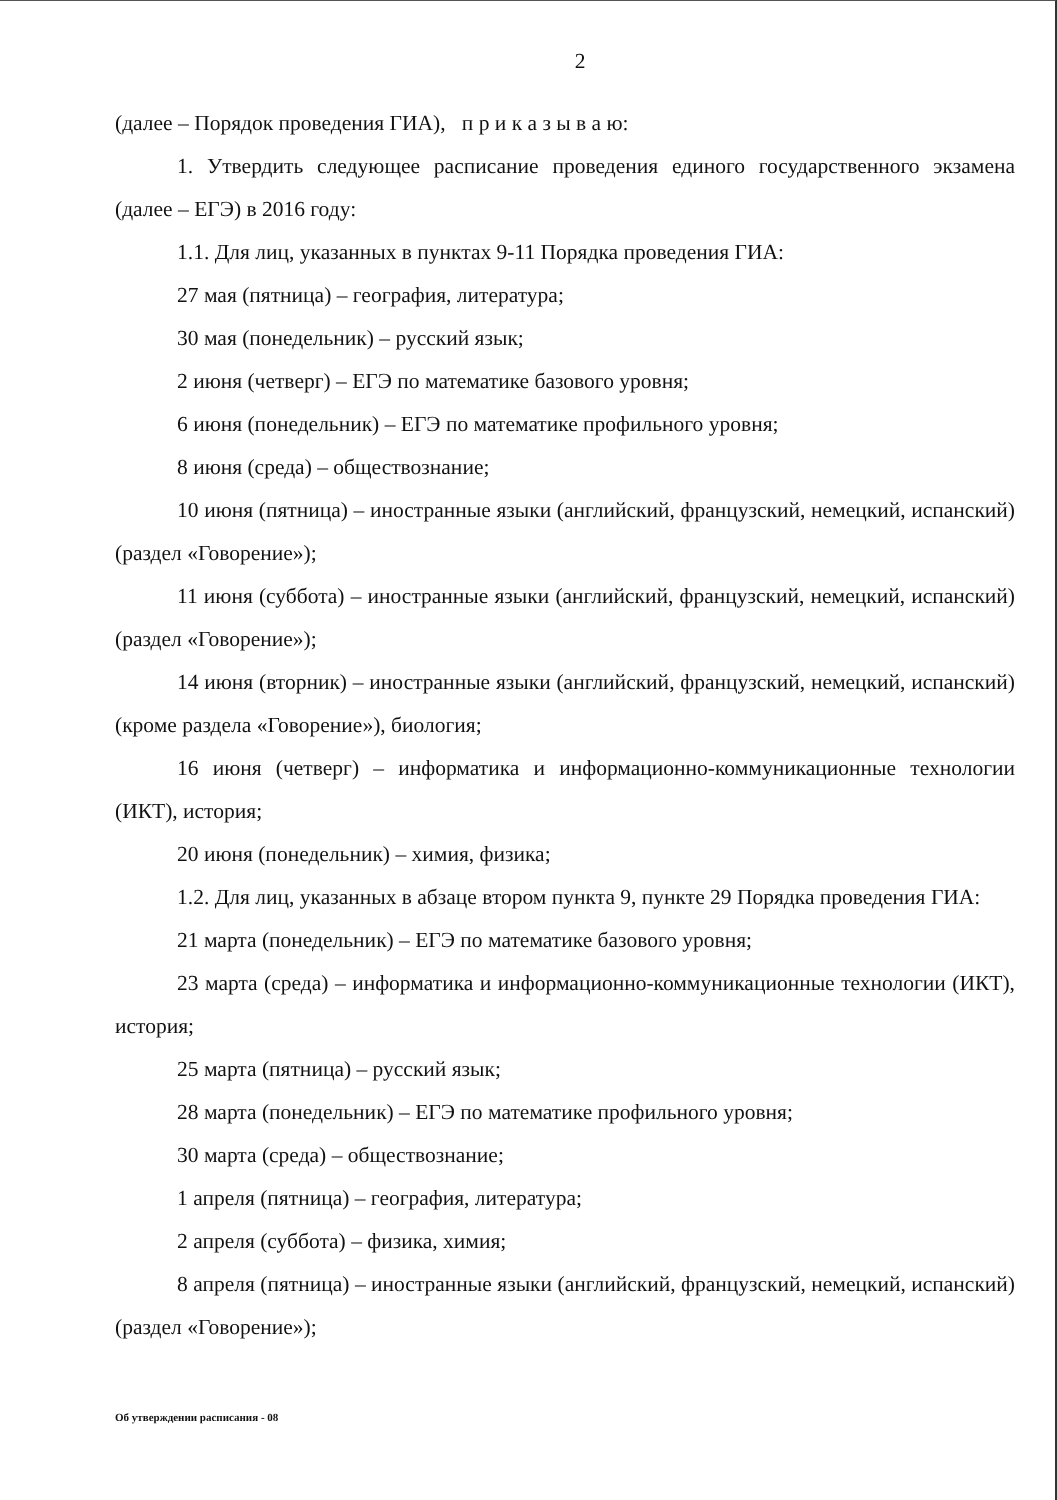2
(далее – Порядок проведения ГИА), п р и к а з ы в а ю:
1. Утвердить следующее расписание проведения единого государственного экзамена (далее – ЕГЭ) в 2016 году:
1.1. Для лиц, указанных в пунктах 9-11 Порядка проведения ГИА:
27 мая (пятница) – география, литература;
30 мая (понедельник) – русский язык;
2 июня (четверг) – ЕГЭ по математике базового уровня;
6 июня (понедельник) – ЕГЭ по математике профильного уровня;
8 июня (среда) – обществознание;
10 июня (пятница) – иностранные языки (английский, французский, немецкий, испанский) (раздел «Говорение»);
11 июня (суббота) – иностранные языки (английский, французский, немецкий, испанский) (раздел «Говорение»);
14 июня (вторник) – иностранные языки (английский, французский, немецкий, испанский) (кроме раздела «Говорение»), биология;
16 июня (четверг) – информатика и информационно-коммуникационные технологии (ИКТ), история;
20 июня (понедельник) – химия, физика;
1.2. Для лиц, указанных в абзаце втором пункта 9, пункте 29 Порядка проведения ГИА:
21 марта (понедельник) – ЕГЭ по математике базового уровня;
23 марта (среда) – информатика и информационно-коммуникационные технологии (ИКТ), история;
25 марта (пятница) – русский язык;
28 марта (понедельник) – ЕГЭ по математике профильного уровня;
30 марта (среда) – обществознание;
1 апреля (пятница) – география, литература;
2 апреля (суббота) – физика, химия;
8 апреля (пятница) – иностранные языки (английский, французский, немецкий, испанский) (раздел «Говорение»);
Об утверждении расписания - 08